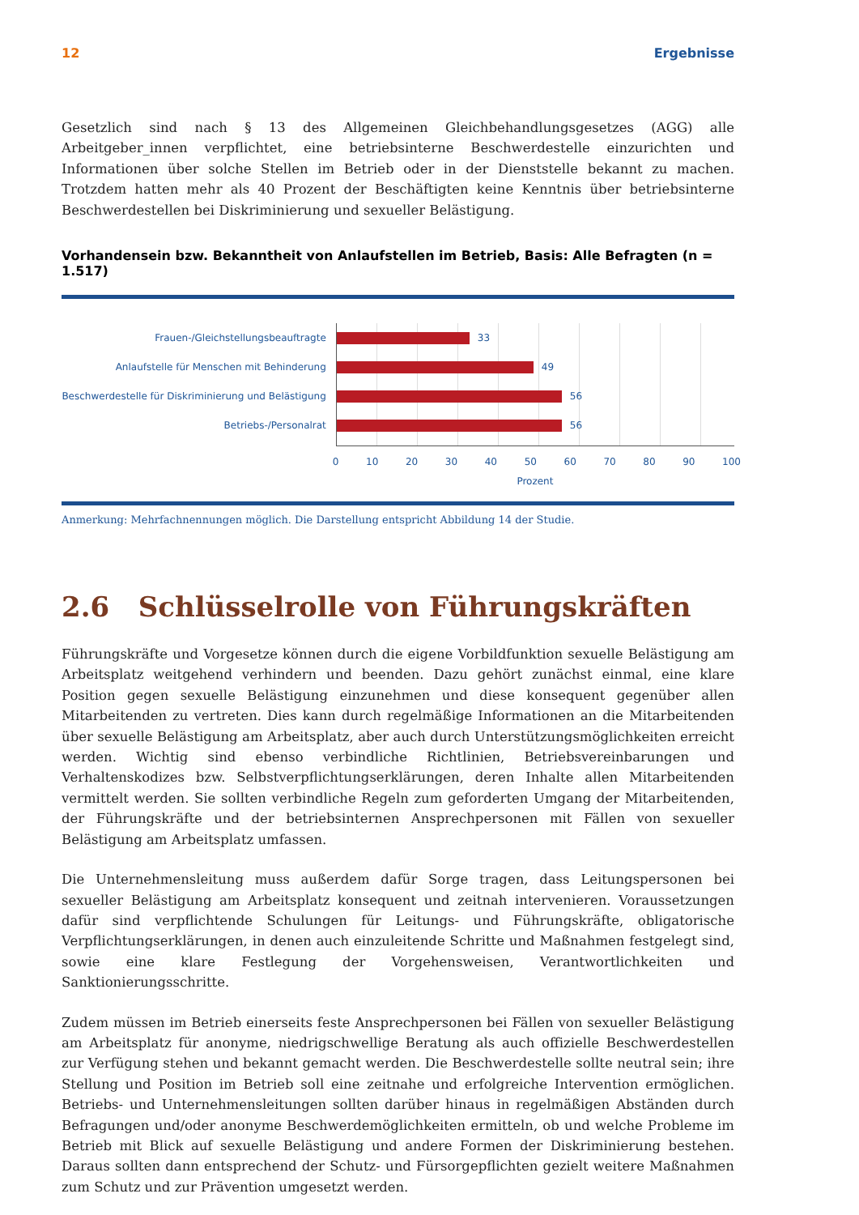12 Ergebnisse
Gesetzlich sind nach § 13 des Allgemeinen Gleichbehandlungsgesetzes (AGG) alle Arbeitgeber_innen verpflichtet, eine betriebsinterne Beschwerdestelle einzurichten und Informationen über solche Stellen im Betrieb oder in der Dienststelle bekannt zu machen. Trotzdem hatten mehr als 40 Prozent der Beschäftigten keine Kenntnis über betriebsinterne Beschwerdestellen bei Diskriminierung und sexueller Belästigung.
Vorhandensein bzw. Bekanntheit von Anlaufstellen im Betrieb, Basis: Alle Befragten (n = 1.517)
Frauen-/Gleichstellungsbeauftragte
Anlaufstelle für Menschen mit Behinderung
Beschwerdestelle für Diskriminierung und Belästigung
Betriebs-/Personalrat
33
49
56
56
0 10 20 30 40 50 60 70 80 90 100
Prozent
Anmerkung: Mehrfachnennungen möglich. Die Darstellung entspricht Abbildung 14 der Studie.
2.6 Schlüsselrolle von Führungskräften
Führungskräfte und Vorgesetze können durch die eigene Vorbildfunktion sexuelle Belästigung am Arbeitsplatz weitgehend verhindern und beenden. Dazu gehört zunächst einmal, eine klare Position gegen sexuelle Belästigung einzunehmen und diese konsequent gegenüber allen Mitarbeitenden zu vertreten. Dies kann durch regelmäßige Informationen an die Mitarbeitenden über sexuelle Belästigung am Arbeitsplatz, aber auch durch Unterstützungsmöglichkeiten erreicht werden. Wichtig sind ebenso verbindliche Richtlinien, Betriebsvereinbarungen und Verhaltenskodizes bzw. Selbstverpflichtungserklärungen, deren Inhalte allen Mitarbeitenden vermittelt werden. Sie sollten verbindliche Regeln zum geforderten Umgang der Mitarbeitenden, der Führungskräfte und der betriebsinternen Ansprechpersonen mit Fällen von sexueller Belästigung am Arbeitsplatz umfassen.
Die Unternehmensleitung muss außerdem dafür Sorge tragen, dass Leitungspersonen bei sexueller Belästigung am Arbeitsplatz konsequent und zeitnah intervenieren. Voraussetzungen dafür sind verpflichtende Schulungen für Leitungs- und Führungskräfte, obligatorische Verpflichtungserklärungen, in denen auch einzuleitende Schritte und Maßnahmen festgelegt sind, sowie eine klare Festlegung der Vorgehensweisen, Verantwortlichkeiten und Sanktionierungsschritte.
Zudem müssen im Betrieb einerseits feste Ansprechpersonen bei Fällen von sexueller Belästigung am Arbeitsplatz für anonyme, niedrigschwellige Beratung als auch offizielle Beschwerdestellen zur Verfügung stehen und bekannt gemacht werden. Die Beschwerdestelle sollte neutral sein; ihre Stellung und Position im Betrieb soll eine zeitnahe und erfolgreiche Intervention ermöglichen. Betriebs- und Unternehmensleitungen sollten darüber hinaus in regelmäßigen Abständen durch Befragungen und/oder anonyme Beschwerdemöglichkeiten ermitteln, ob und welche Probleme im Betrieb mit Blick auf sexuelle Belästigung und andere Formen der Diskriminierung bestehen. Daraus sollten dann entsprechend der Schutz- und Fürsorgepflichten gezielt weitere Maßnahmen zum Schutz und zur Prävention umgesetzt werden.